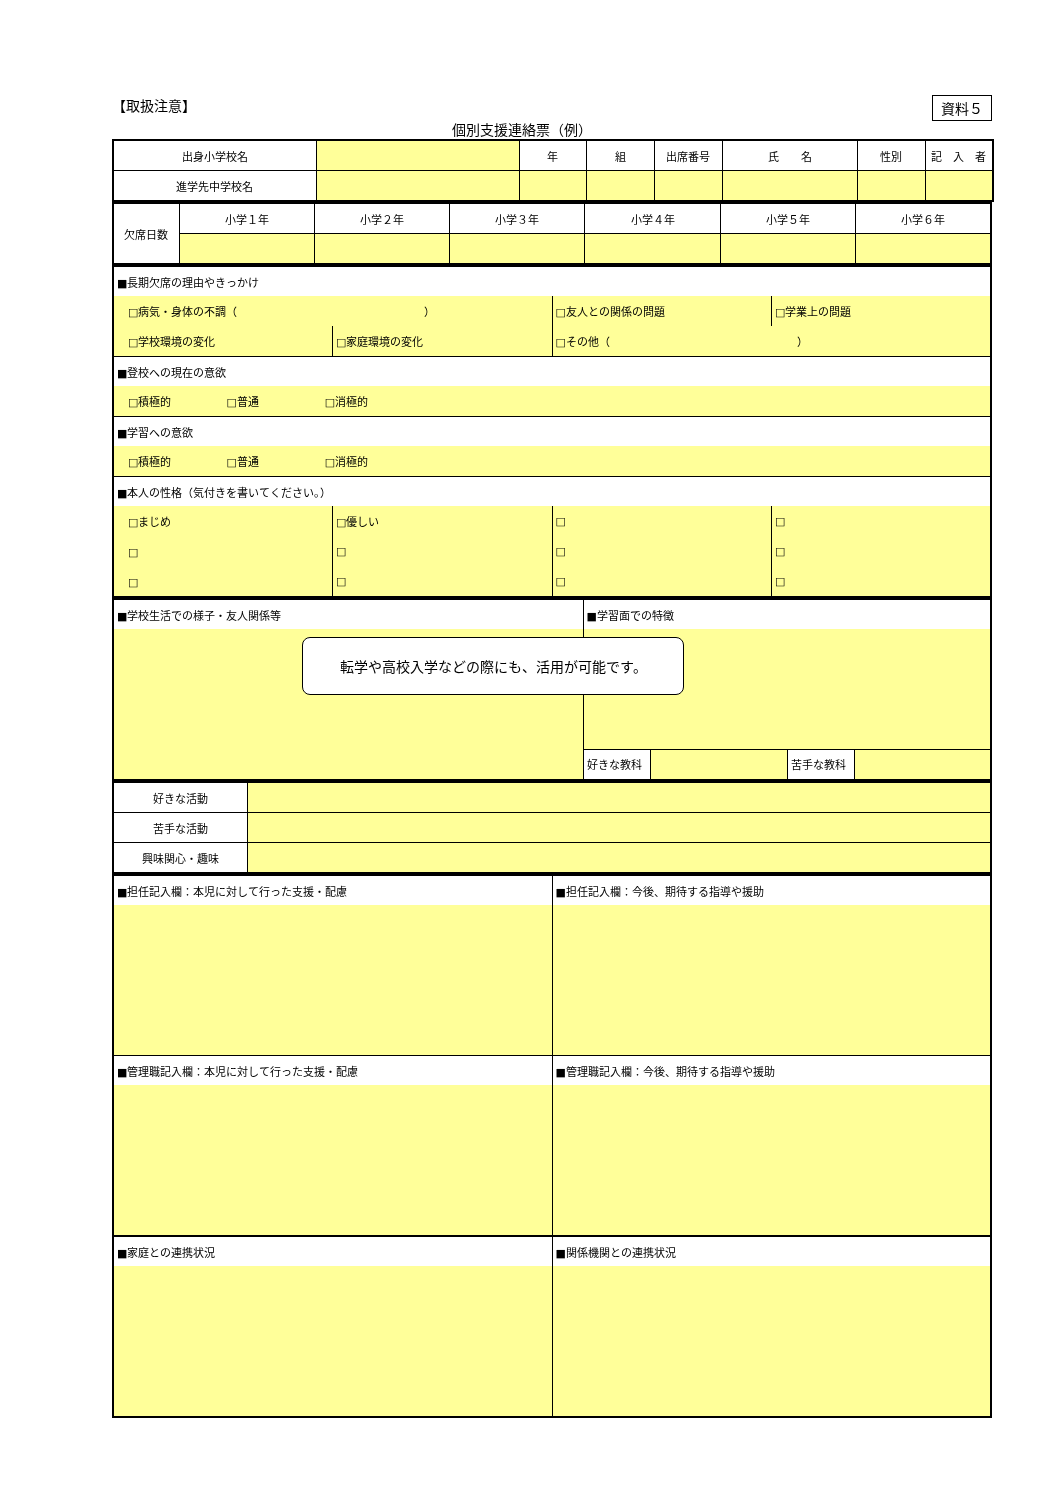【取扱注意】 資料５
個別支援連絡票（例）
| 出身小学校名 | | 年 | 組 | 出席番号 | 氏 名 | 性別 | 記 入 者 |
| 進学先中学校名 | | | | | | | |
| 欠席日数 | 小学１年 | 小学２年 | 小学３年 | 小学４年 | 小学５年 | 小学６年 |
| ■長期欠席の理由やきっかけ | | | |
| □病気・身体の不調（ ） | | □友人との関係の問題 | □学業上の問題 |
| □学校環境の変化 | □家庭環境の変化 | □その他（ ） | |
| ■登校への現在の意欲 | | | |
| □積極的 □普通 □消極的 | | | |
| ■学習への意欲 | | | |
| □積極的 □普通 □消極的 | | | |
| ■本人の性格（気付きを書いてください。） | | | |
| □まじめ | □優しい | □ | □ |
| □ | □ | □ | □ |
| □ | □ | □ | □ |
| ■学校生活での様子・友人関係等 | ■学習面での特徴 | | | |
| | 好きな教科 | | 苦手な教科 | |
| 好きな活動 | |
| 苦手な活動 | |
| 興味関心・趣味 | |
| ■担任記入欄：本児に対して行った支援・配慮 | ■担任記入欄：今後、期待する指導や援助 |
| ■管理職記入欄：本児に対して行った支援・配慮 | ■管理職記入欄：今後、期待する指導や援助 |
| ■家庭との連携状況 | ■関係機関との連携状況 |
転学や高校入学などの際にも、活用が可能です。